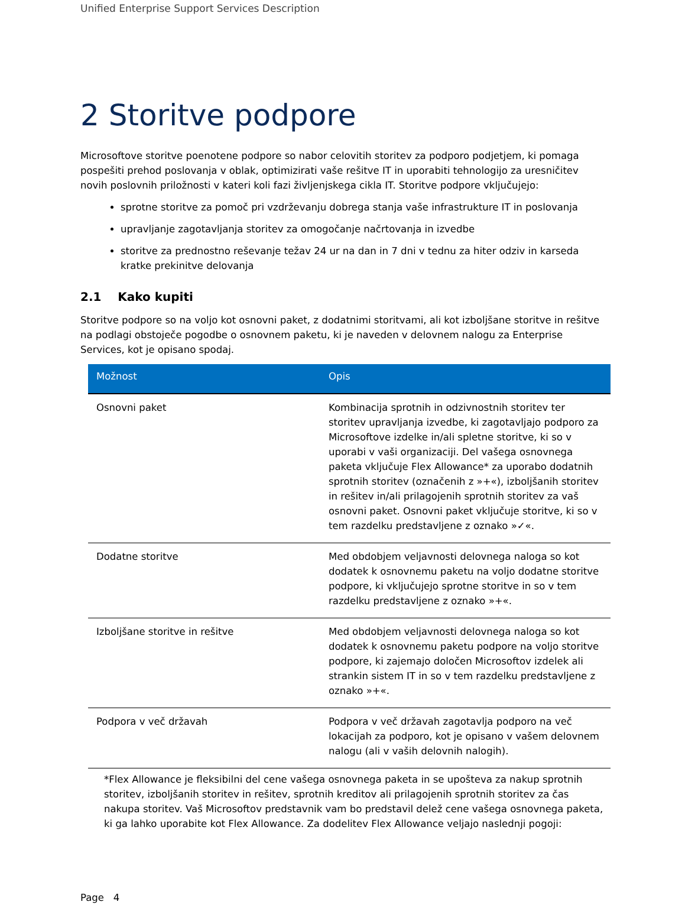Unified Enterprise Support Services Description
2 Storitve podpore
Microsoftove storitve poenotene podpore so nabor celovitih storitev za podporo podjetjem, ki pomaga pospešiti prehod poslovanja v oblak, optimizirati vaše rešitve IT in uporabiti tehnologijo za uresničitev novih poslovnih priložnosti v kateri koli fazi življenjskega cikla IT. Storitve podpore vključujejo:
sprotne storitve za pomoč pri vzdrževanju dobrega stanja vaše infrastrukture IT in poslovanja
upravljanje zagotavljanja storitev za omogočanje načrtovanja in izvedbe
storitve za prednostno reševanje težav 24 ur na dan in 7 dni v tednu za hiter odziv in karseda kratke prekinitve delovanja
2.1 Kako kupiti
Storitve podpore so na voljo kot osnovni paket, z dodatnimi storitvami, ali kot izboljšane storitve in rešitve na podlagi obstoječe pogodbe o osnovnem paketu, ki je naveden v delovnem nalogu za Enterprise Services, kot je opisano spodaj.
| Možnost | Opis |
| --- | --- |
| Osnovni paket | Kombinacija sprotnih in odzivnostnih storitev ter storitev upravljanja izvedbe, ki zagotavljajo podporo za Microsoftove izdelke in/ali spletne storitve, ki so v uporabi v vaši organizaciji. Del vašega osnovnega paketa vključuje Flex Allowance* za uporabo dodatnih sprotnih storitev (označenih z »+«), izboljšanih storitev in rešitev in/ali prilagojenih sprotnih storitev za vaš osnovni paket. Osnovni paket vključuje storitve, ki so v tem razdelku predstavljene z oznako »✓«. |
| Dodatne storitve | Med obdobjem veljavnosti delovnega naloga so kot dodatek k osnovnemu paketu na voljo dodatne storitve podpore, ki vključujejo sprotne storitve in so v tem razdelku predstavljene z oznako »+«. |
| Izboljšane storitve in rešitve | Med obdobjem veljavnosti delovnega naloga so kot dodatek k osnovnemu paketu podpore na voljo storitve podpore, ki zajemajo določen Microsoftov izdelek ali strankin sistem IT in so v tem razdelku predstavljene z oznako »+«. |
| Podpora v več državah | Podpora v več državah zagotavlja podporo na več lokacijah za podporo, kot je opisano v vašem delovnem nalogu (ali v vaših delovnih nalogih). |
*Flex Allowance je fleksibilni del cene vašega osnovnega paketa in se upošteva za nakup sprotnih storitev, izboljšanih storitev in rešitev, sprotnih kreditov ali prilagojenih sprotnih storitev za čas nakupa storitev. Vaš Microsoftov predstavnik vam bo predstavil delež cene vašega osnovnega paketa, ki ga lahko uporabite kot Flex Allowance. Za dodelitev Flex Allowance veljajo naslednji pogoji:
Page 4